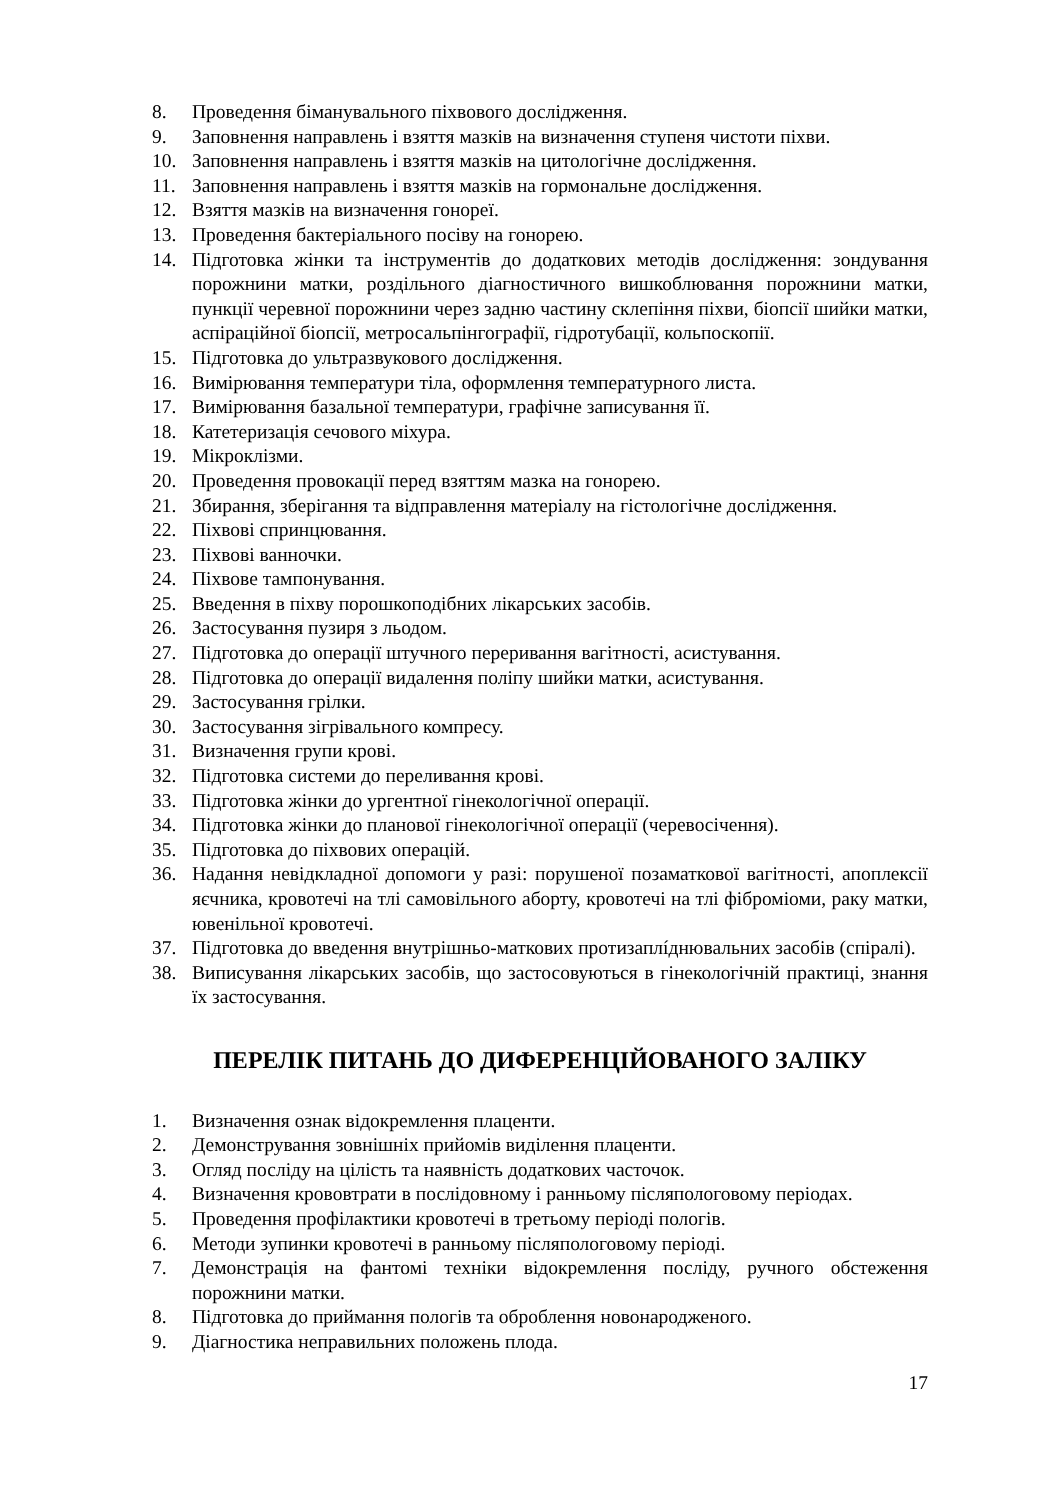8. Проведення біманувального піхвового дослідження.
9. Заповнення направлень і взяття мазків на визначення ступеня чистоти піхви.
10. Заповнення направлень і взяття мазків на цитологічне дослідження.
11. Заповнення направлень і взяття мазків на гормональне дослідження.
12. Взяття мазків на визначення гонореї.
13. Проведення бактеріального посіву на гонорею.
14. Підготовка жінки та інструментів до додаткових методів дослідження: зондування порожнини матки, роздільного діагностичного вишкоблювання порожнини матки, пункції черевної порожнини через задню частину склепіння піхви, біопсії шийки матки, аспіраційної біопсії, метросальпінгографії, гідротубації, кольпоскопії.
15. Підготовка до ультразвукового дослідження.
16. Вимірювання температури тіла, оформлення температурного листа.
17. Вимірювання базальної температури, графічне записування її.
18. Катетеризація сечового міхура.
19. Мікроклізми.
20. Проведення провокації перед взяттям мазка на гонорею.
21. Збирання, зберігання та відправлення матеріалу на гістологічне дослідження.
22. Піхвові спринцювання.
23. Піхвові ванночки.
24. Піхвове тампонування.
25. Введення в піхву порошкоподібних лікарських засобів.
26. Застосування пузиря з льодом.
27. Підготовка до операції штучного переривання вагітності, асистування.
28. Підготовка до операції видалення поліпу шийки матки, асистування.
29. Застосування грілки.
30. Застосування зігрівального компресу.
31. Визначення групи крові.
32. Підготовка системи до переливання крові.
33. Підготовка жінки до ургентної гінекологічної операції.
34. Підготовка жінки до планової гінекологічної операції (черевосічення).
35. Підготовка до піхвових операцій.
36. Надання невідкладної допомоги у разі: порушеної позаматкової вагітності, апоплексії яєчника, кровотечі на тлі самовільного аборту, кровотечі на тлі фіброміоми, раку матки, ювенільної кровотечі.
37. Підготовка до введення внутрішньо-маткових протизаплíднювальних засобів (спіралі).
38. Виписування лікарських засобів, що застосовуються в гінекологічній практиці, знання їх застосування.
ПЕРЕЛІК ПИТАНЬ ДО ДИФЕРЕНЦІЙОВАНОГО ЗАЛІКУ
1. Визначення ознак відокремлення плаценти.
2. Демонстрування зовнішніх прийомів виділення плаценти.
3. Огляд посліду на цілість та наявність додаткових часточок.
4. Визначення крововтрати в послідовному і ранньому післяпологовому періодах.
5. Проведення профілактики кровотечі в третьому періоді пологів.
6. Методи зупинки кровотечі в ранньому післяпологовому періоді.
7. Демонстрація на фантомі техніки відокремлення посліду, ручного обстеження порожнини матки.
8. Підготовка до приймання пологів та оброблення новонародженого.
9. Діагностика неправильних положень плода.
17